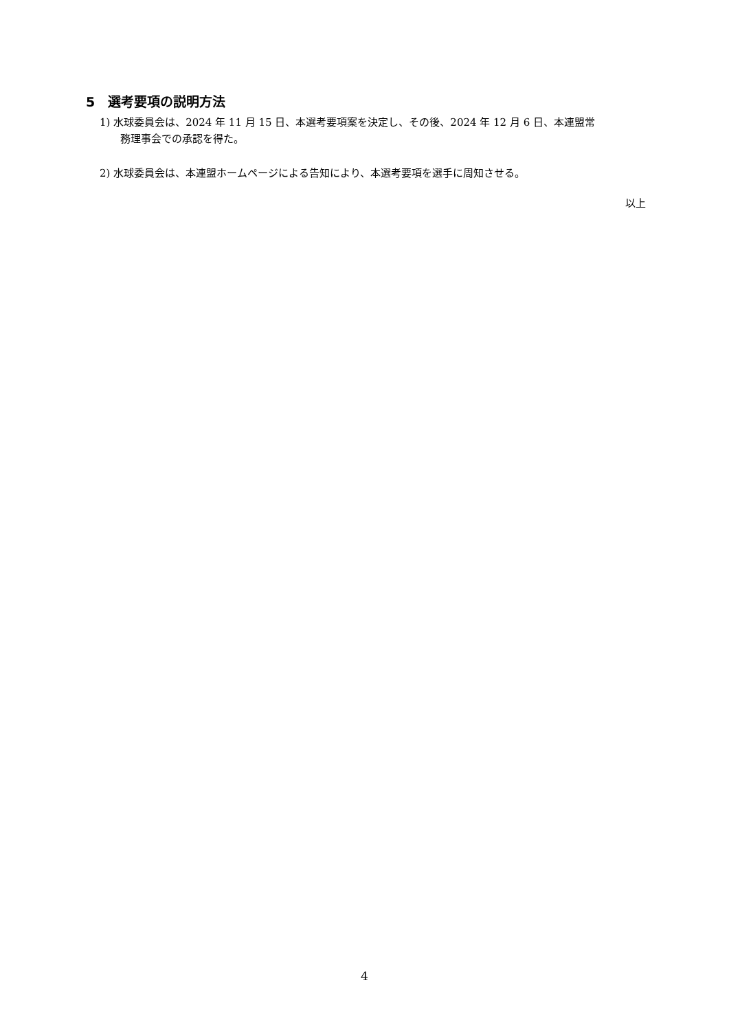5　選考要項の説明方法
1) 水球委員会は、2024 年 11 月 15 日、本選考要項案を決定し、その後、2024 年 12 月 6 日、本連盟常
務理事会での承認を得た。
2) 水球委員会は、本連盟ホームページによる告知により、本選考要項を選手に周知させる。
以上
4